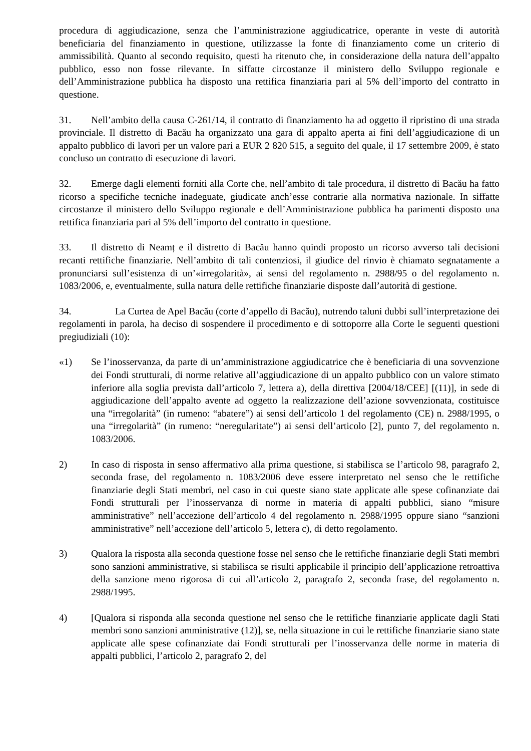procedura di aggiudicazione, senza che l’amministrazione aggiudicatrice, operante in veste di autorità beneficiaria del finanziamento in questione, utilizzasse la fonte di finanziamento come un criterio di ammissibilità. Quanto al secondo requisito, questi ha ritenuto che, in considerazione della natura dell’appalto pubblico, esso non fosse rilevante. In siffatte circostanze il ministero dello Sviluppo regionale e dell’Amministrazione pubblica ha disposto una rettifica finanziaria pari al 5% dell’importo del contratto in questione.
31. Nell’ambito della causa C-261/14, il contratto di finanziamento ha ad oggetto il ripristino di una strada provinciale. Il distretto di Bacău ha organizzato una gara di appalto aperta ai fini dell’aggiudicazione di un appalto pubblico di lavori per un valore pari a EUR 2 820 515, a seguito del quale, il 17 settembre 2009, è stato concluso un contratto di esecuzione di lavori.
32. Emerge dagli elementi forniti alla Corte che, nell’ambito di tale procedura, il distretto di Bacău ha fatto ricorso a specifiche tecniche inadeguate, giudicate anch’esse contrarie alla normativa nazionale. In siffatte circostanze il ministero dello Sviluppo regionale e dell’Amministrazione pubblica ha parimenti disposto una rettifica finanziaria pari al 5% dell’importo del contratto in questione.
33. Il distretto di Neamț e il distretto di Bacău hanno quindi proposto un ricorso avverso tali decisioni recanti rettifiche finanziarie. Nell’ambito di tali contenziosi, il giudice del rinvio è chiamato segnatamente a pronunciarsi sull’esistenza di un’«irregolarità», ai sensi del regolamento n. 2988/95 o del regolamento n. 1083/2006, e, eventualmente, sulla natura delle rettifiche finanziarie disposte dall’autorità di gestione.
34. La Curtea de Apel Bacău (corte d’appello di Bacău), nutrendo taluni dubbi sull’interpretazione dei regolamenti in parola, ha deciso di sospendere il procedimento e di sottoporre alla Corte le seguenti questioni pregiudiziali (10):
«1) Se l’inosservanza, da parte di un’amministrazione aggiudicatrice che è beneficiaria di una sovvenzione dei Fondi strutturali, di norme relative all’aggiudicazione di un appalto pubblico con un valore stimato inferiore alla soglia prevista dall’articolo 7, lettera a), della direttiva [2004/18/CEE] [(11)], in sede di aggiudicazione dell’appalto avente ad oggetto la realizzazione dell’azione sovvenzionata, costituisce una “irregolarità” (in rumeno: “abatere”) ai sensi dell’articolo 1 del regolamento (CE) n. 2988/1995, o una “irregolarità” (in rumeno: “neregularitate”) ai sensi dell’articolo [2], punto 7, del regolamento n. 1083/2006.
2) In caso di risposta in senso affermativo alla prima questione, si stabilisca se l’articolo 98, paragrafo 2, seconda frase, del regolamento n. 1083/2006 deve essere interpretato nel senso che le rettifiche finanziarie degli Stati membri, nel caso in cui queste siano state applicate alle spese cofinanziate dai Fondi strutturali per l’inosservanza di norme in materia di appalti pubblici, siano “misure amministrative” nell’accezione dell’articolo 4 del regolamento n. 2988/1995 oppure siano “sanzioni amministrative” nell’accezione dell’articolo 5, lettera c), di detto regolamento.
3) Qualora la risposta alla seconda questione fosse nel senso che le rettifiche finanziarie degli Stati membri sono sanzioni amministrative, si stabilisca se risulti applicabile il principio dell’applicazione retroattiva della sanzione meno rigorosa di cui all’articolo 2, paragrafo 2, seconda frase, del regolamento n. 2988/1995.
4) [Qualora si risponda alla seconda questione nel senso che le rettifiche finanziarie applicate dagli Stati membri sono sanzioni amministrative (12)], se, nella situazione in cui le rettifiche finanziarie siano state applicate alle spese cofinanziate dai Fondi strutturali per l’inosservanza delle norme in materia di appalti pubblici, l’articolo 2, paragrafo 2, del